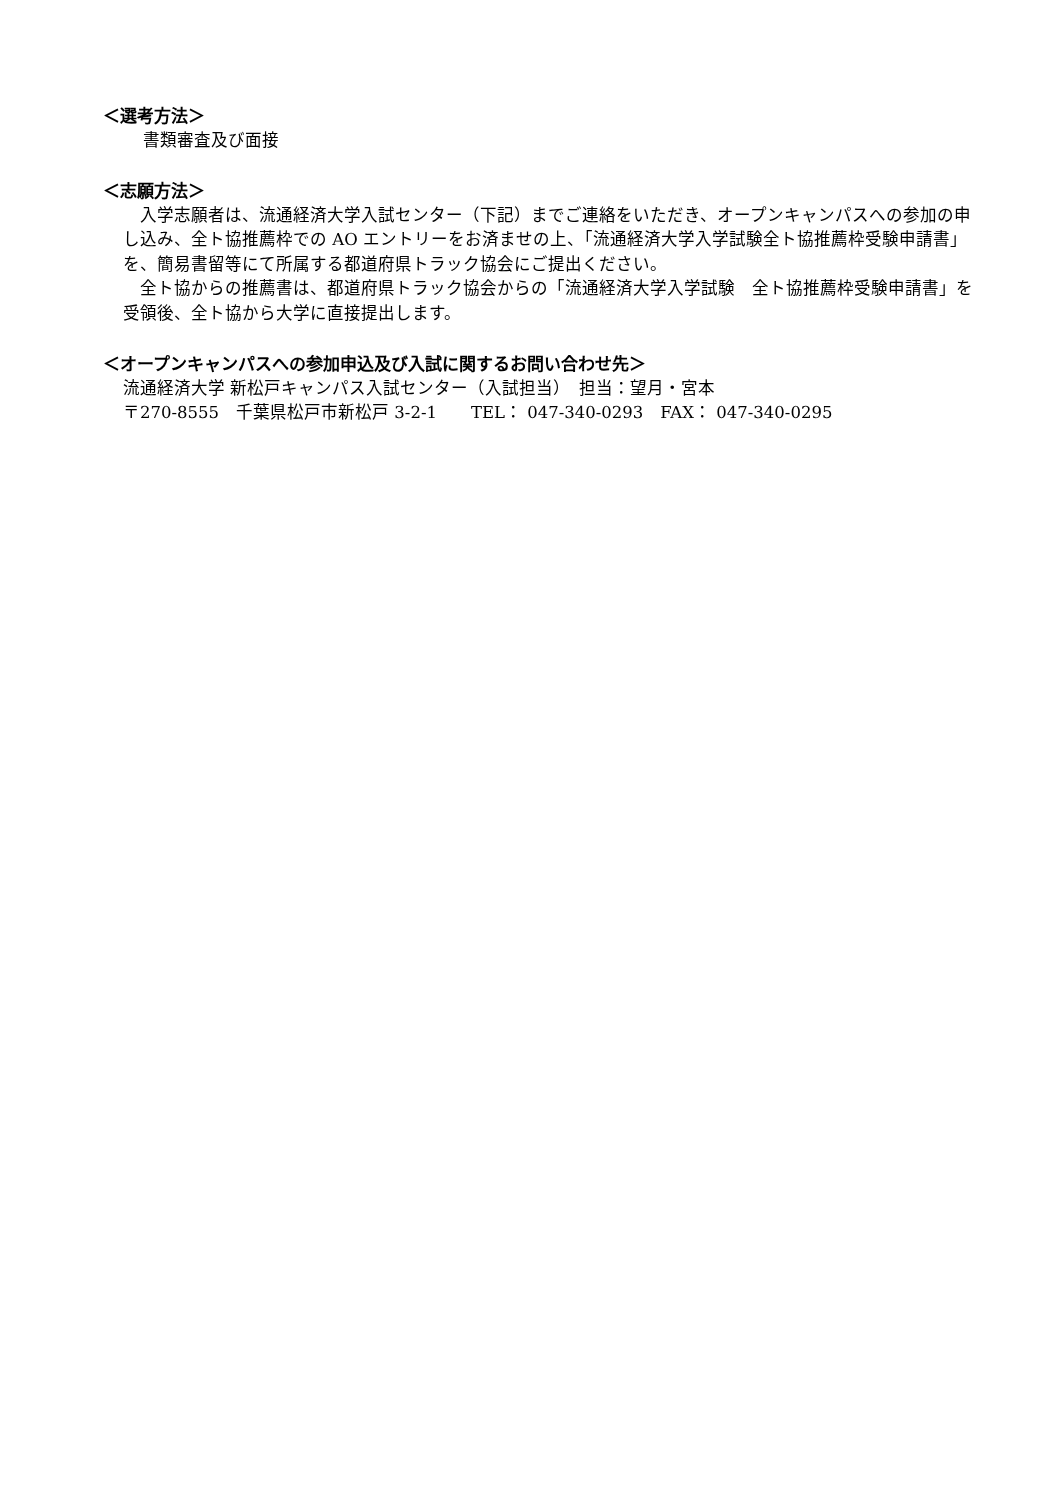＜選考方法＞
書類審査及び面接
＜志願方法＞
　入学志願者は、流通経済大学入試センター（下記）までご連絡をいただき、オープンキャンパスへの参加の申し込み、全ト協推薦枠での AO エントリーをお済ませの上、「流通経済大学入学試験全ト協推薦枠受験申請書」を、簡易書留等にて所属する都道府県トラック協会にご提出ください。
　全ト協からの推薦書は、都道府県トラック協会からの「流通経済大学入学試験　全ト協推薦枠受験申請書」を受領後、全ト協から大学に直接提出します。
＜オープンキャンパスへの参加申込及び入試に関するお問い合わせ先＞
流通経済大学 新松戸キャンパス入試センター（入試担当）　担当：望月・宮本
〒270-8555　千葉県松戸市新松戸 3-2-1　　TEL： 047-340-0293　FAX： 047-340-0295